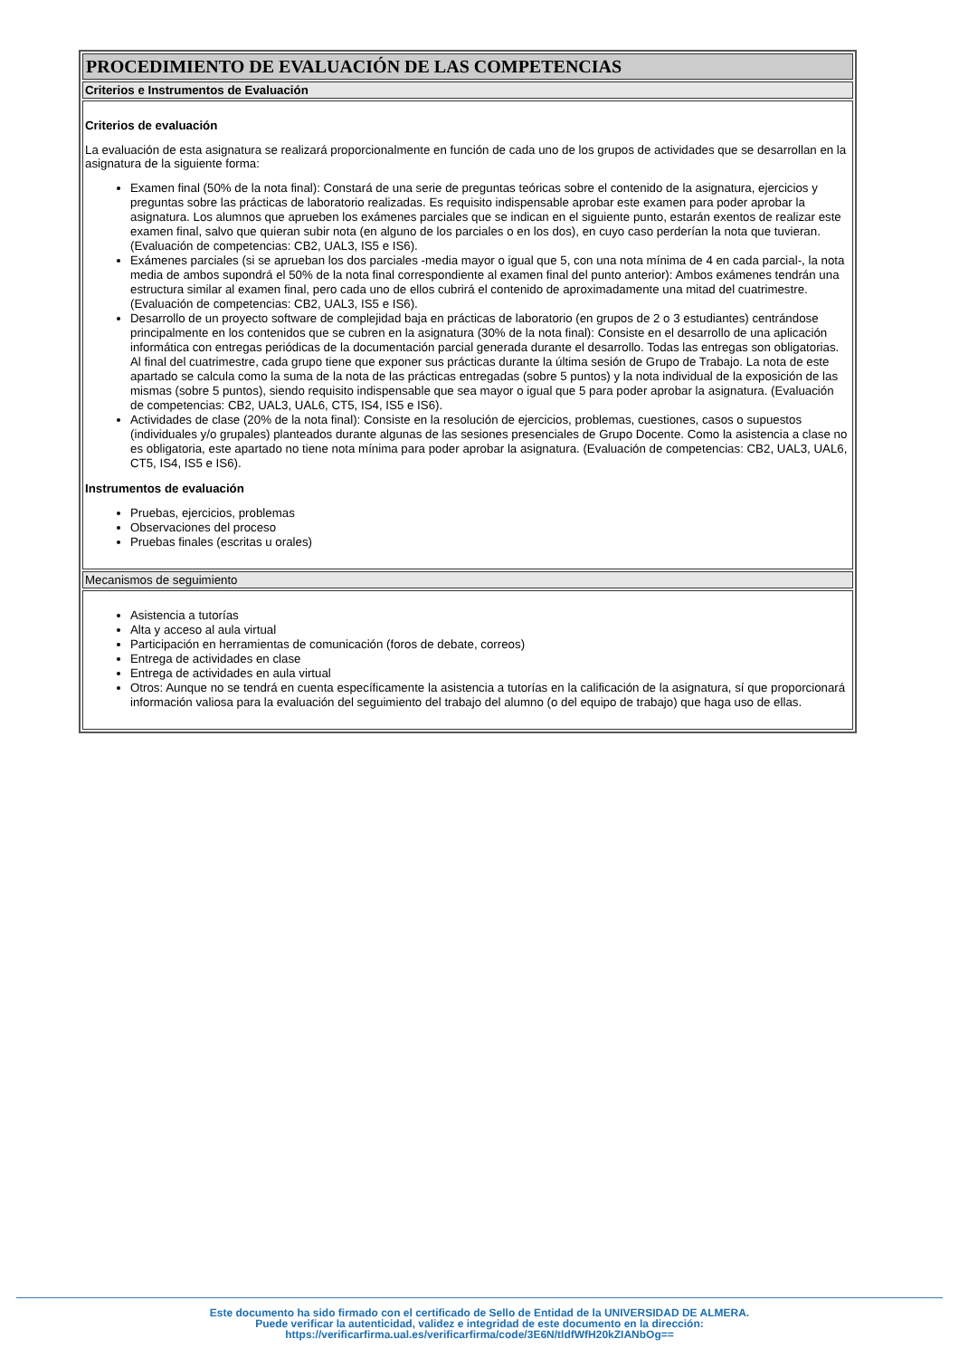| PROCEDIMIENTO DE EVALUACIÓN DE LAS COMPETENCIAS |
| Criterios e Instrumentos de Evaluación |
| Criterios de evaluación La evaluación de esta asignatura se realizará proporcionalmente en función de cada uno de los grupos de actividades que se desarrollan en la asignatura de la siguiente forma: Examen final (50% de la nota final): Constará de una serie de preguntas teóricas sobre el contenido de la asignatura, ejercicios y preguntas sobre las prácticas de laboratorio realizadas. Es requisito indispensable aprobar este examen para poder aprobar la asignatura. Los alumnos que aprueben los exámenes parciales que se indican en el siguiente punto, estarán exentos de realizar este examen final, salvo que quieran subir nota (en alguno de los parciales o en los dos), en cuyo caso perderían la nota que tuvieran. (Evaluación de competencias: CB2, UAL3, IS5 e IS6). Exámenes parciales (si se aprueban los dos parciales -media mayor o igual que 5, con una nota mínima de 4 en cada parcial-, la nota media de ambos supondrá el 50% de la nota final correspondiente al examen final del punto anterior): Ambos exámenes tendrán una estructura similar al examen final, pero cada uno de ellos cubrirá el contenido de aproximadamente una mitad del cuatrimestre. (Evaluación de competencias: CB2, UAL3, IS5 e IS6). Desarrollo de un proyecto software de complejidad baja en prácticas de laboratorio (en grupos de 2 o 3 estudiantes) centrándose principalmente en los contenidos que se cubren en la asignatura (30% de la nota final): Consiste en el desarrollo de una aplicación informática con entregas periódicas de la documentación parcial generada durante el desarrollo. Todas las entregas son obligatorias. Al final del cuatrimestre, cada grupo tiene que exponer sus prácticas durante la última sesión de Grupo de Trabajo. La nota de este apartado se calcula como la suma de la nota de las prácticas entregadas (sobre 5 puntos) y la nota individual de la exposición de las mismas (sobre 5 puntos), siendo requisito indispensable que sea mayor o igual que 5 para poder aprobar la asignatura. (Evaluación de competencias: CB2, UAL3, UAL6, CT5, IS4, IS5 e IS6). Actividades de clase (20% de la nota final): Consiste en la resolución de ejercicios, problemas, cuestiones, casos o supuestos (individuales y/o grupales) planteados durante algunas de las sesiones presenciales de Grupo Docente. Como la asistencia a clase no es obligatoria, este apartado no tiene nota mínima para poder aprobar la asignatura. (Evaluación de competencias: CB2, UAL3, UAL6, CT5, IS4, IS5 e IS6). Instrumentos de evaluación Pruebas, ejercicios, problemas Observaciones del proceso Pruebas finales (escritas u orales) |
| Mecanismos de seguimiento |
| Asistencia a tutorías Alta y acceso al aula virtual Participación en herramientas de comunicación (foros de debate, correos) Entrega de actividades en clase Entrega de actividades en aula virtual Otros: Aunque no se tendrá en cuenta específicamente la asistencia a tutorías en la calificación de la asignatura, sí que proporcionará información valiosa para la evaluación del seguimiento del trabajo del alumno (o del equipo de trabajo) que haga uso de ellas. |
Este documento ha sido firmado con el certificado de Sello de Entidad de la UNIVERSIDAD DE ALMERA.
Puede verificar la autenticidad, validez e integridad de este documento en la dirección:
https://verificarfirma.ual.es/verificarfirma/code/3E6N/tldfWfH20kZIANbOg==